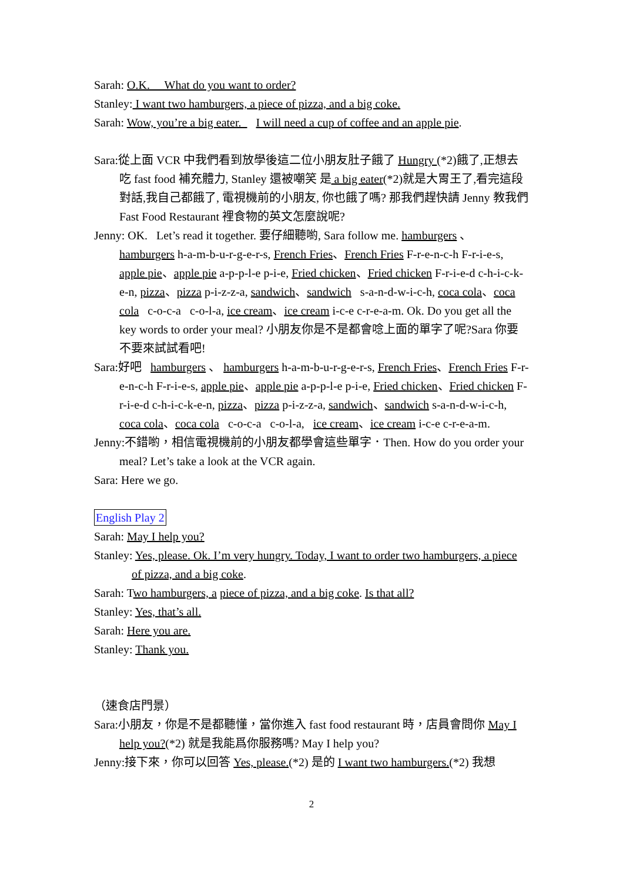Sarah: O.K. What do you want to order?
Stanley: I want two hamburgers, a piece of pizza, and a big coke.
Sarah: Wow, you’re a big eater. I will need a cup of coffee and an apple pie.
Sara:從上面 VCR 中我們看到放學後這二位小朋友肚子餓了 Hungry (*2)餓了,正想去吃 fast food 補充體力, Stanley 還被嘲笑 是 a big eater(*2)就是大胃王了,看完這段對話,我自己都餓了, 電視機前的小朋友, 你也餓了嗎? 那我們趕快請 Jenny 教我們 Fast Food Restaurant 裡食物的英文怎麼說呢?
Jenny: OK. Let’s read it together. 要仔細聽喲, Sara follow me. hamburgers 、 hamburgers h-a-m-b-u-r-g-e-r-s, French Fries、French Fries F-r-e-n-c-h F-r-i-e-s, apple pie、apple pie a-p-p-l-e p-i-e, Fried chicken、Fried chicken F-r-i-e-d c-h-i-c-k-e-n, pizza、pizza p-i-z-z-a, sandwich、sandwich s-a-n-d-w-i-c-h, coca cola、coca cola c-o-c-a c-o-l-a, ice cream、ice cream i-c-e c-r-e-a-m. Ok. Do you get all the key words to order your meal? 小朋友你是不是都會唸上面的單字了呢?Sara 你要不要來試試看吧!
Sara:好吧 hamburgers 、 hamburgers h-a-m-b-u-r-g-e-r-s, French Fries、French Fries F-r-e-n-c-h F-r-i-e-s, apple pie、apple pie a-p-p-l-e p-i-e, Fried chicken、Fried chicken F-r-i-e-d c-h-i-c-k-e-n, pizza、pizza p-i-z-z-a, sandwich、sandwich s-a-n-d-w-i-c-h, coca cola、coca cola c-o-c-a c-o-l-a, ice cream、ice cream i-c-e c-r-e-a-m.
Jenny:不錯喲，相信電視機前的小朋友都學會這些單字．Then. How do you order your meal? Let’s take a look at the VCR again.
Sara: Here we go.
English Play 2
Sarah: May I help you?
Stanley: Yes, please. Ok. I’m very hungry. Today, I want to order two hamburgers, a piece of pizza, and a big coke.
Sarah: Two hamburgers, a piece of pizza, and a big coke. Is that all?
Stanley: Yes, that’s all.
Sarah: Here you are.
Stanley: Thank you.
（速食店門景）
Sara:小朋友，你是不是都聽懂，當你進入 fast food restaurant 時，店員會問你 May I help you?(*2) 就是我能爲你服務嗎? May I help you?
Jenny:接下來，你可以回答 Yes, please.(*2) 是的 I want two hamburgers.(*2) 我想
2